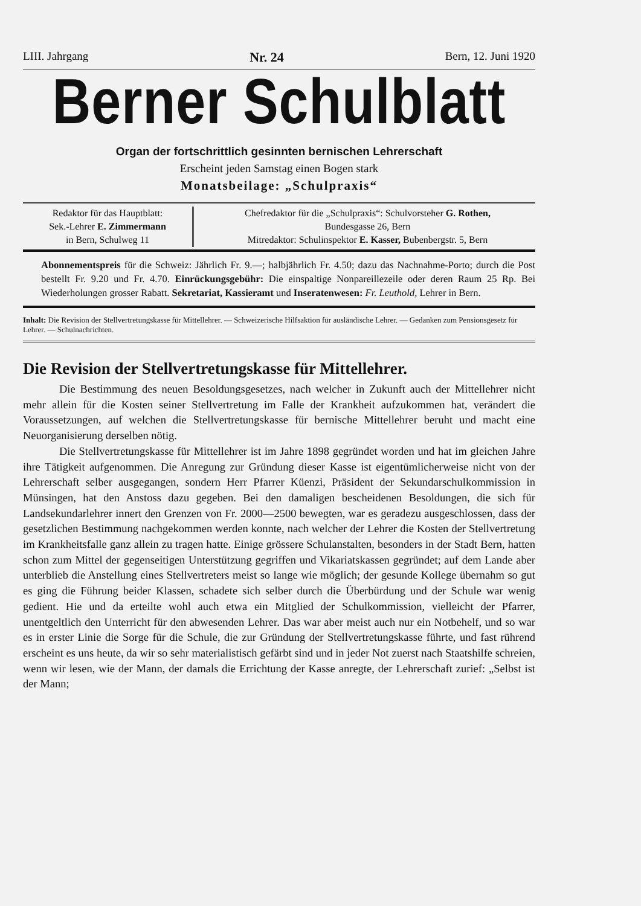LIII. Jahrgang Nr. 24 Bern, 12. Juni 1920
Berner Schulblatt
Organ der fortschrittlich gesinnten bernischen Lehrerschaft
Erscheint jeden Samstag einen Bogen stark
Monatsbeilage: „Schulpraxis“
Redaktor für das Hauptblatt:
Sek.-Lehrer E. Zimmermann
in Bern, Schulweg 11
Chefredaktor für die „Schulpraxis“: Schulvorsteher G. Rothen,
Bundesgasse 26, Bern
Mitredaktor: Schulinspektor E. Kasser, Bubenbergstr. 5, Bern
Abonnementspreis für die Schweiz: Jährlich Fr. 9.—; halbjährlich Fr. 4.50; dazu das Nachnahme-Porto; durch die Post bestellt Fr. 9.20 und Fr. 4.70. Einrückungsgebühr: Die einspaltige Nonpareillezeile oder deren Raum 25 Rp. Bei Wiederholungen grosser Rabatt. Sekretariat, Kassieramt und Inseratenwesen: Fr. Leuthold, Lehrer in Bern.
Inhalt: Die Revision der Stellvertretungskasse für Mittellehrer. — Schweizerische Hilfsaktion für ausländische Lehrer. — Gedanken zum Pensionsgesetz für Lehrer. — Schulnachrichten.
Die Revision der Stellvertretungskasse für Mittellehrer.
Die Bestimmung des neuen Besoldungsgesetzes, nach welcher in Zukunft auch der Mittellehrer nicht mehr allein für die Kosten seiner Stellvertretung im Falle der Krankheit aufzukommen hat, verändert die Voraussetzungen, auf welchen die Stellvertretungskasse für bernische Mittellehrer beruht und macht eine Neuorganisierung derselben nötig.
Die Stellvertretungskasse für Mittellehrer ist im Jahre 1898 gegründet worden und hat im gleichen Jahre ihre Tätigkeit aufgenommen. Die Anregung zur Gründung dieser Kasse ist eigentümlicherweise nicht von der Lehrerschaft selber ausgegangen, sondern Herr Pfarrer Küenzi, Präsident der Sekundarschulkommission in Münsingen, hat den Anstoss dazu gegeben. Bei den damaligen bescheidenen Besoldungen, die sich für Landsekundarlehrer innert den Grenzen von Fr. 2000—2500 bewegten, war es geradezu ausgeschlossen, dass der gesetzlichen Bestimmung nachgekommen werden konnte, nach welcher der Lehrer die Kosten der Stellvertretung im Krankheitsfalle ganz allein zu tragen hatte. Einige grössere Schulanstalten, besonders in der Stadt Bern, hatten schon zum Mittel der gegenseitigen Unterstützung gegriffen und Vikariatskassen gegründet; auf dem Lande aber unterblieb die Anstellung eines Stellvertreters meist so lange wie möglich; der gesunde Kollege übernahm so gut es ging die Führung beider Klassen, schadete sich selber durch die Überbürdung und der Schule war wenig gedient. Hie und da erteilte wohl auch etwa ein Mitglied der Schulkommission, vielleicht der Pfarrer, unentgeltlich den Unterricht für den abwesenden Lehrer. Das war aber meist auch nur ein Notbehelf, und so war es in erster Linie die Sorge für die Schule, die zur Gründung der Stellvertretungskasse führte, und fast rührend erscheint es uns heute, da wir so sehr materialistisch gefärbt sind und in jeder Not zuerst nach Staatshilfe schreien, wenn wir lesen, wie der Mann, der damals die Errichtung der Kasse anregte, der Lehrerschaft zurief: „Selbst ist der Mann;